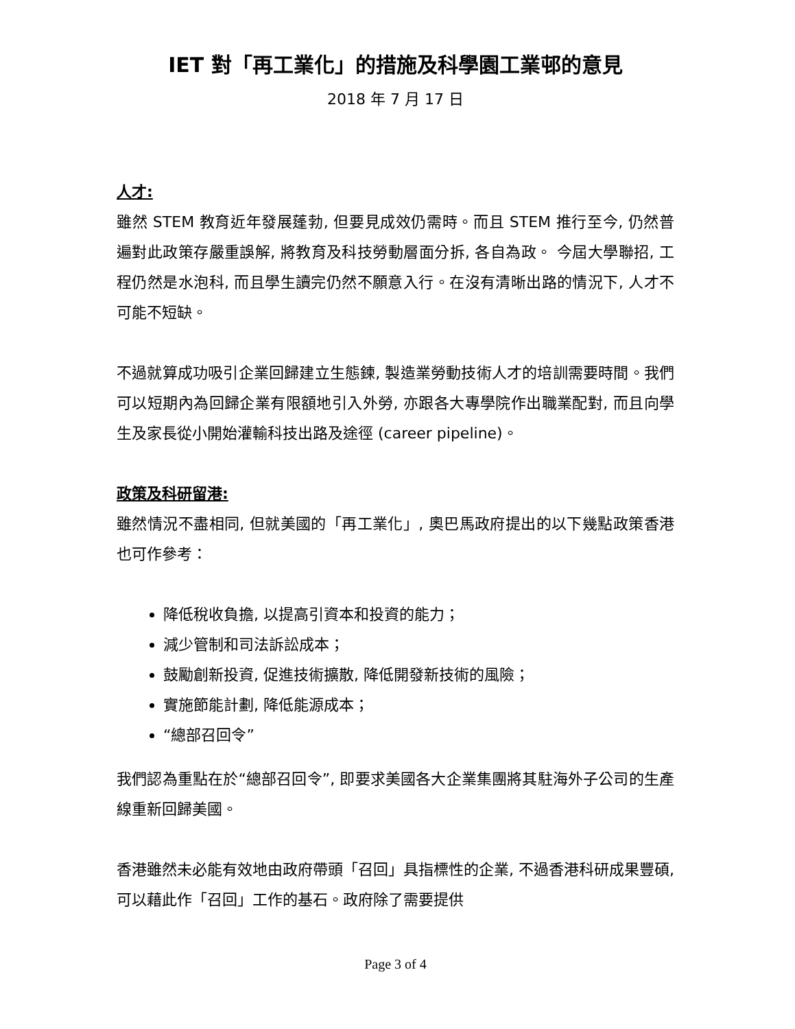IET 對「再工業化」的措施及科學園工業邨的意見
2018 年 7 月 17 日
人才:
雖然 STEM 教育近年發展蓬勃, 但要見成效仍需時。而且 STEM 推行至今, 仍然普遍對此政策存嚴重誤解, 將教育及科技勞動層面分拆, 各自為政。 今屆大學聯招, 工程仍然是水泡科, 而且學生讀完仍然不願意入行。在沒有清晰出路的情況下, 人才不可能不短缺。
不過就算成功吸引企業回歸建立生態鍊, 製造業勞動技術人才的培訓需要時間。我們可以短期內為回歸企業有限額地引入外勞, 亦跟各大專學院作出職業配對, 而且向學生及家長從小開始灌輸科技出路及途徑 (career pipeline)。
政策及科研留港:
雖然情況不盡相同, 但就美國的「再工業化」, 奧巴馬政府提出的以下幾點政策香港也可作參考：
降低稅收負擔, 以提高引資本和投資的能力；
減少管制和司法訴訟成本；
鼓勵創新投資, 促進技術擴散, 降低開發新技術的風險；
實施節能計劃, 降低能源成本；
“總部召回令”
我們認為重點在於“總部召回令”, 即要求美國各大企業集團將其駐海外子公司的生產線重新回歸美國。
香港雖然未必能有效地由政府帶頭「召回」具指標性的企業, 不過香港科研成果豐碩, 可以藉此作「召回」工作的基石。政府除了需要提供
Page 3 of 4